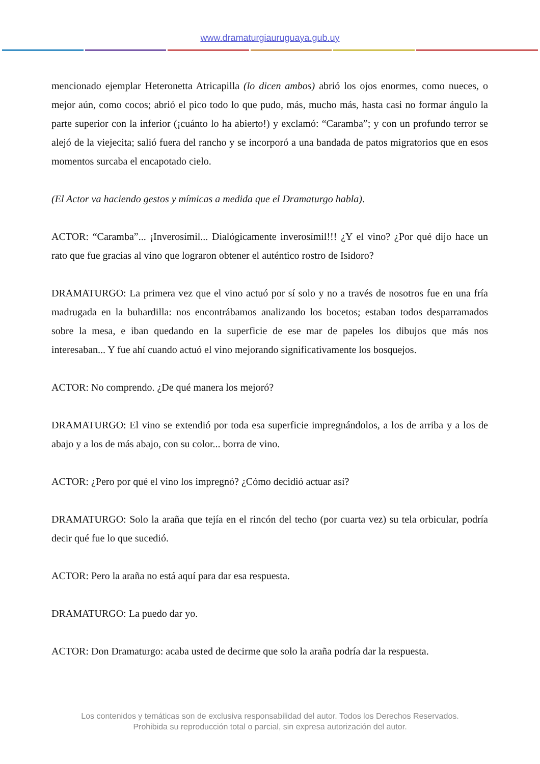www.dramaturgiauruguaya.gub.uy
mencionado ejemplar Heteronetta Atricapilla (lo dicen ambos) abrió los ojos enormes, como nueces, o mejor aún, como cocos; abrió el pico todo lo que pudo, más, mucho más, hasta casi no formar ángulo la parte superior con la inferior (¡cuánto lo ha abierto!) y exclamó: “Caramba”; y con un profundo terror se alejó de la viejecita; salió fuera del rancho y se incorporó a una bandada de patos migratorios que en esos momentos surcaba el encapotado cielo.
(El Actor va haciendo gestos y mímicas a medida que el Dramaturgo habla).
ACTOR: “Caramba”... ¡Inverosímil... Dialógicamente inverosímil!!! ¿Y el vino? ¿Por qué dijo hace un rato que fue gracias al vino que lograron obtener el auténtico rostro de Isidoro?
DRAMATURGO: La primera vez que el vino actuó por sí solo y no a través de nosotros fue en una fría madrugada en la buhardilla: nos encontrábamos analizando los bocetos; estaban todos desparramados sobre la mesa, e iban quedando en la superficie de ese mar de papeles los dibujos que más nos interesaban... Y fue ahí cuando actuó el vino mejorando significativamente los bosquejos.
ACTOR: No comprendo. ¿De qué manera los mejoró?
DRAMATURGO: El vino se extendió por toda esa superficie impregnándolos, a los de arriba y a los de abajo y a los de más abajo, con su color... borra de vino.
ACTOR: ¿Pero por qué el vino los impregnó? ¿Cómo decidió actuar así?
DRAMATURGO: Solo la araña que tejía en el rincón del techo (por cuarta vez) su tela orbicular, podría decir qué fue lo que sucedió.
ACTOR: Pero la araña no está aquí para dar esa respuesta.
DRAMATURGO: La puedo dar yo.
ACTOR: Don Dramaturgo: acaba usted de decirme que solo la araña podría dar la respuesta.
Los contenidos y temáticas son de exclusiva responsabilidad del autor. Todos los Derechos Reservados.
Prohibida su reproducción total o parcial, sin expresa autorización del autor.